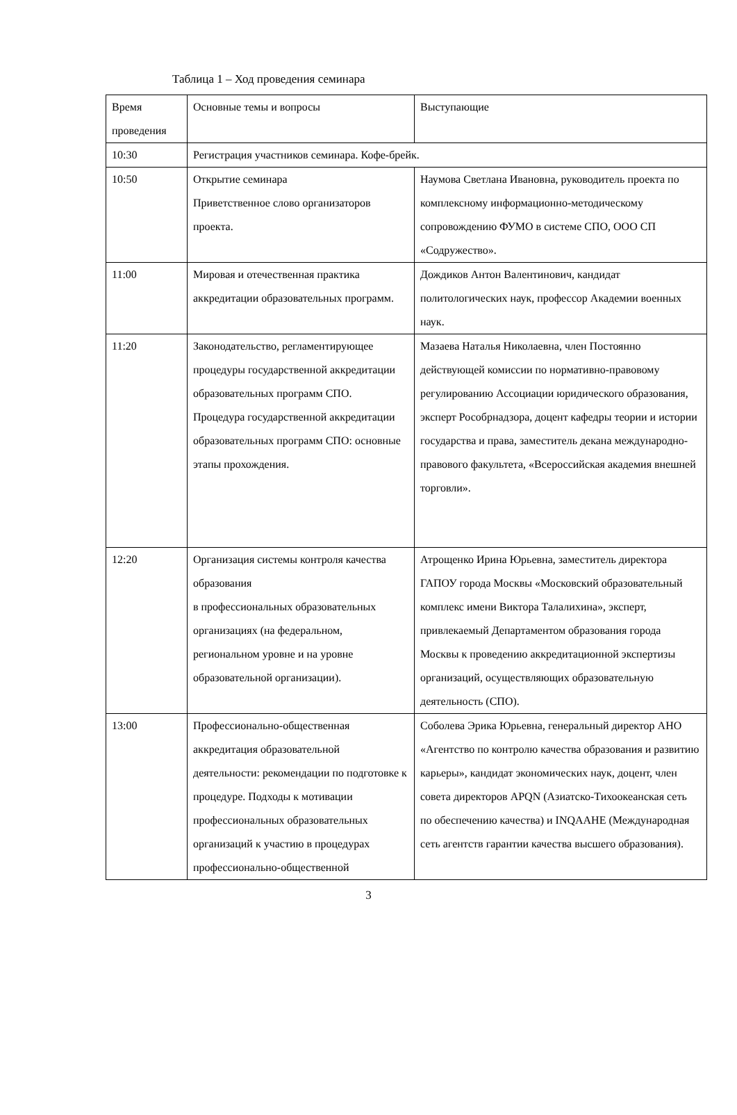Таблица 1 – Ход проведения семинара
| Время проведения | Основные темы и вопросы | Выступающие |
| --- | --- | --- |
| 10:30 | Регистрация участников семинара. Кофе-брейк. | |
| 10:50 | Открытие семинара Приветственное слово организаторов проекта. | Наумова Светлана Ивановна, руководитель проекта по комплексному информационно-методическому сопровождению ФУМО в системе СПО, ООО СП «Содружество». |
| 11:00 | Мировая и отечественная практика аккредитации образовательных программ. | Дождиков Антон Валентинович, кандидат политологических наук, профессор Академии военных наук. |
| 11:20 | Законодательство, регламентирующее процедуры государственной аккредитации образовательных программ СПО. Процедура государственной аккредитации образовательных программ СПО: основные этапы прохождения. | Мазаева Наталья Николаевна, член Постоянно действующей комиссии по нормативно-правовому регулированию Ассоциации юридического образования, эксперт Рособрнадзора, доцент кафедры теории и истории государства и права, заместитель декана международно-правового факультета, «Всероссийская академия внешней торговли». |
| 12:20 | Организация системы контроля качества образования в профессиональных образовательных организациях (на федеральном, региональном уровне и на уровне образовательной организации). | Атрощенко Ирина Юрьевна, заместитель директора ГАПОУ города Москвы «Московский образовательный комплекс имени Виктора Талалихина», эксперт, привлекаемый Департаментом образования города Москвы к проведению аккредитационной экспертизы организаций, осуществляющих образовательную деятельность (СПО). |
| 13:00 | Профессионально-общественная аккредитация образовательной деятельности: рекомендации по подготовке к процедуре. Подходы к мотивации профессиональных образовательных организаций к участию в процедурах профессионально-общественной | Соболева Эрика Юрьевна, генеральный директор АНО «Агентство по контролю качества образования и развитию карьеры», кандидат экономических наук, доцент, член совета директоров APQN (Азиатско-Тихоокеанская сеть по обеспечению качества) и INQAAHE (Международная сеть агентств гарантии качества высшего образования). |
3